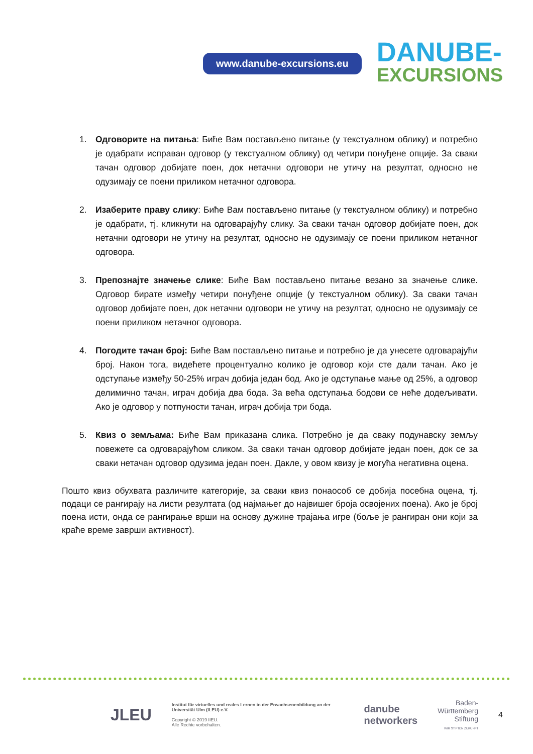www.danube-excursions.eu
DANUBE-
EXCURSIONS
1. Одговорите на питања: Биће Вам постављено питање (у текстуалном облику) и потребно је одабрати исправан одговор (у текстуалном облику) од четири понуђене опције. За сваки тачан одговор добијате поен, док нетачни одговори не утичу на резултат, односно не одузимају се поени приликом нетачног одговора.
2. Изаберите праву слику: Биће Вам постављено питање (у текстуалном облику) и потребно је одабрати, тј. кликнути на одговарајућу слику. За сваки тачан одговор добијате поен, док нетачни одговори не утичу на резултат, односно не одузимају се поени приликом нетачног одговора.
3. Препознајте значење слике: Биће Вам постављено питање везано за значење слике. Одговор бирате између четири понуђене опције (у текстуалном облику). За сваки тачан одговор добијате поен, док нетачни одговори не утичу на резултат, односно не одузимају се поени приликом нетачног одговора.
4. Погодите тачан број: Биће Вам постављено питање и потребно је да унесете одговарајући број. Након тога, видећете процентуално колико је одговор који сте дали тачан. Ако је одступање између 50-25% играч добија један бод. Ако је одступање мање од 25%, а одговор делимично тачан, играч добија два бода. За већа одступања бодови се неће додељивати. Ако је одговор у потпуности тачан, играч добија три бода.
5. Квиз о земљама: Биће Вам приказана слика. Потребно је да сваку подунавску земљу повежете са одговарајућом сликом. За сваки тачан одговор добијате један поен, док се за сваки нетачан одговор одузима један поен. Дакле, у овом квизу је могућа негативна оцена.
Пошто квиз обухвата различите категорије, за сваки квиз понаособ се добија посебна оцена, тј. подаци се рангирају на листи резултата (од најмањег до највишег броја освојених поена). Ако је број поена исти, онда се рангирање врши на основу дужине трајања игре (боље је рангиран они који за краће време заврши активност).
JLEU
Institut für virtuelles und reales Lernen in der Erwachsenenbildung an der Universität Ulm (ILEU) e.V.
Copyright © 2019 IIEU.
Alle Rechte vorbehalten.
danube
networkers
Baden-
Württemberg
Stiftung
WIR STIFTEN ZUKUNFT
4